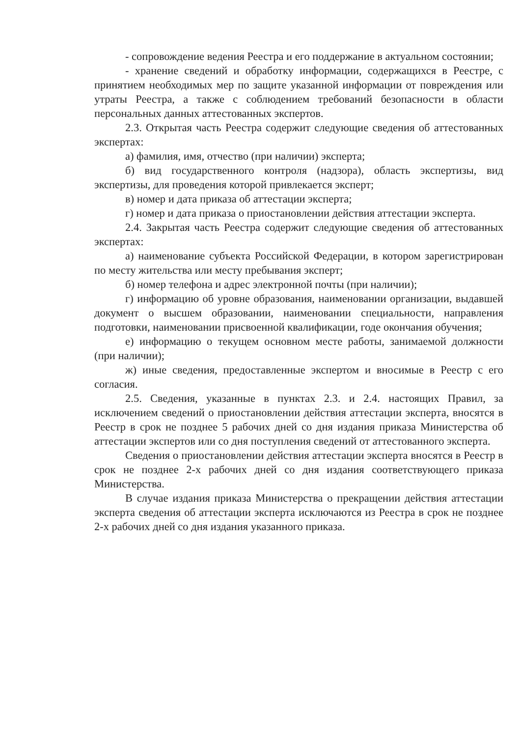- сопровождение ведения Реестра и его поддержание в актуальном состоянии;
- хранение сведений и обработку информации, содержащихся в Реестре, с принятием необходимых мер по защите указанной информации от повреждения или утраты Реестра, а также с соблюдением требований безопасности в области персональных данных аттестованных экспертов.
2.3. Открытая часть Реестра содержит следующие сведения об аттестованных экспертах:
а) фамилия, имя, отчество (при наличии) эксперта;
б) вид государственного контроля (надзора), область экспертизы, вид экспертизы, для проведения которой привлекается эксперт;
в) номер и дата приказа об аттестации эксперта;
г) номер и дата приказа о приостановлении действия аттестации эксперта.
2.4. Закрытая часть Реестра содержит следующие сведения об аттестованных экспертах:
а) наименование субъекта Российской Федерации, в котором зарегистрирован по месту жительства или месту пребывания эксперт;
б) номер телефона и адрес электронной почты (при наличии);
г) информацию об уровне образования, наименовании организации, выдавшей документ о высшем образовании, наименовании специальности, направления подготовки, наименовании присвоенной квалификации, годе окончания обучения;
е) информацию о текущем основном месте работы, занимаемой должности (при наличии);
ж) иные сведения, предоставленные экспертом и вносимые в Реестр с его согласия.
2.5. Сведения, указанные в пунктах 2.3. и 2.4. настоящих Правил, за исключением сведений о приостановлении действия аттестации эксперта, вносятся в Реестр в срок не позднее 5 рабочих дней со дня издания приказа Министерства об аттестации экспертов или со дня поступления сведений от аттестованного эксперта.
Сведения о приостановлении действия аттестации эксперта вносятся в Реестр в срок не позднее 2-х рабочих дней со дня издания соответствующего приказа Министерства.
В случае издания приказа Министерства о прекращении действия аттестации эксперта сведения об аттестации эксперта исключаются из Реестра в срок не позднее 2-х рабочих дней со дня издания указанного приказа.